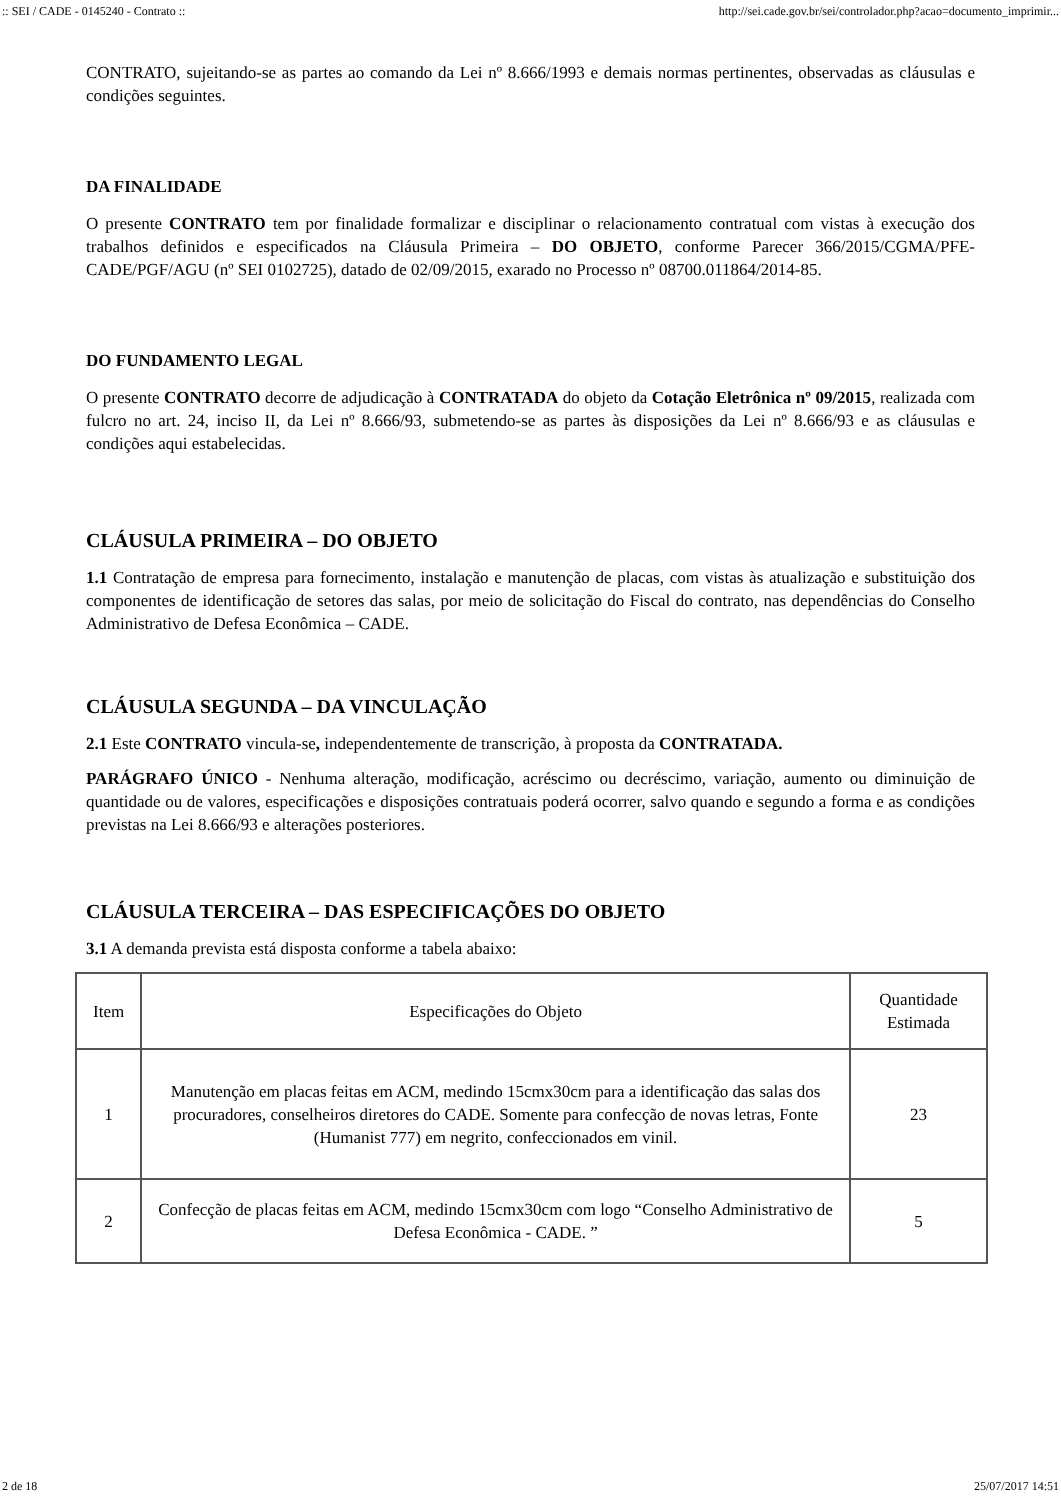:: SEI / CADE - 0145240 - Contrato :: http://sei.cade.gov.br/sei/controlador.php?acao=documento_imprimir...
CONTRATO, sujeitando-se as partes ao comando da Lei nº 8.666/1993 e demais normas pertinentes, observadas as cláusulas e condições seguintes.
DA FINALIDADE
O presente CONTRATO tem por finalidade formalizar e disciplinar o relacionamento contratual com vistas à execução dos trabalhos definidos e especificados na Cláusula Primeira – DO OBJETO, conforme Parecer 366/2015/CGMA/PFE-CADE/PGF/AGU (nº SEI 0102725), datado de 02/09/2015, exarado no Processo nº 08700.011864/2014-85.
DO FUNDAMENTO LEGAL
O presente CONTRATO decorre de adjudicação à CONTRATADA do objeto da Cotação Eletrônica nº 09/2015, realizada com fulcro no art. 24, inciso II, da Lei nº 8.666/93, submetendo-se as partes às disposições da Lei nº 8.666/93 e as cláusulas e condições aqui estabelecidas.
CLÁUSULA PRIMEIRA – DO OBJETO
1.1 Contratação de empresa para fornecimento, instalação e manutenção de placas, com vistas às atualização e substituição dos componentes de identificação de setores das salas, por meio de solicitação do Fiscal do contrato, nas dependências do Conselho Administrativo de Defesa Econômica – CADE.
CLÁUSULA SEGUNDA – DA VINCULAÇÃO
2.1 Este CONTRATO vincula-se, independentemente de transcrição, à proposta da CONTRATADA.
PARÁGRAFO ÚNICO - Nenhuma alteração, modificação, acréscimo ou decréscimo, variação, aumento ou diminuição de quantidade ou de valores, especificações e disposições contratuais poderá ocorrer, salvo quando e segundo a forma e as condições previstas na Lei 8.666/93 e alterações posteriores.
CLÁUSULA TERCEIRA – DAS ESPECIFICAÇÕES DO OBJETO
3.1 A demanda prevista está disposta conforme a tabela abaixo:
| Item | Especificações do Objeto | Quantidade Estimada |
| 1 | Manutenção em placas feitas em ACM, medindo 15cmx30cm para a identificação das salas dos procuradores, conselheiros diretores do CADE. Somente para confecção de novas letras, Fonte (Humanist 777) em negrito, confeccionados em vinil. | 23 |
| 2 | Confecção de placas feitas em ACM, medindo 15cmx30cm com logo “Conselho Administrativo de Defesa Econômica - CADE. ” | 5 |
2 de 18 25/07/2017 14:51